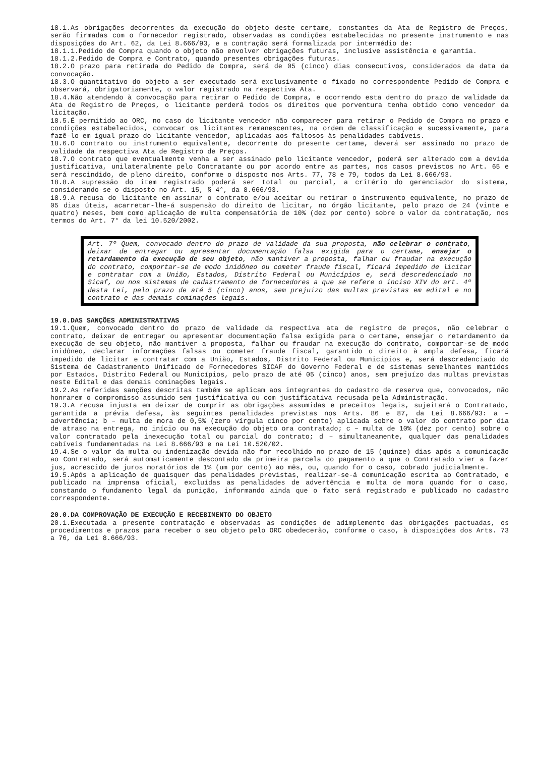18.1.As obrigações decorrentes da execução do objeto deste certame, constantes da Ata de Registro de Preços, serão firmadas com o fornecedor registrado, observadas as condições estabelecidas no presente instrumento e nas disposições do Art. 62, da Lei 8.666/93, e a contração será formalizada por intermédio de:
18.1.1.Pedido de Compra quando o objeto não envolver obrigações futuras, inclusive assistência e garantia.
18.1.2.Pedido de Compra e Contrato, quando presentes obrigações futuras.
18.2.O prazo para retirada do Pedido de Compra, será de 05 (cinco) dias consecutivos, considerados da data da convocação.
18.3.O quantitativo do objeto a ser executado será exclusivamente o fixado no correspondente Pedido de Compra e observará, obrigatoriamente, o valor registrado na respectiva Ata.
18.4.Não atendendo à convocação para retirar o Pedido de Compra, e ocorrendo esta dentro do prazo de validade da Ata de Registro de Preços, o licitante perderá todos os direitos que porventura tenha obtido como vencedor da licitação.
18.5.É permitido ao ORC, no caso do licitante vencedor não comparecer para retirar o Pedido de Compra no prazo e condições estabelecidos, convocar os licitantes remanescentes, na ordem de classificação e sucessivamente, para fazê-lo em igual prazo do licitante vencedor, aplicadas aos faltosos às penalidades cabíveis.
18.6.O contrato ou instrumento equivalente, decorrente do presente certame, deverá ser assinado no prazo de validade da respectiva Ata de Registro de Preços.
18.7.O contrato que eventualmente venha a ser assinado pelo licitante vencedor, poderá ser alterado com a devida justificativa, unilateralmente pelo Contratante ou por acordo entre as partes, nos casos previstos no Art. 65 e será rescindido, de pleno direito, conforme o disposto nos Arts. 77, 78 e 79, todos da Lei 8.666/93.
18.8.A supressão do item registrado poderá ser total ou parcial, a critério do gerenciador do sistema, considerando-se o disposto no Art. 15, § 4°, da 8.666/93.
18.9.A recusa do licitante em assinar o contrato e/ou aceitar ou retirar o instrumento equivalente, no prazo de 05 dias úteis, acarretar-lhe-á suspensão do direito de licitar, no órgão licitante, pelo prazo de 24 (vinte e quatro) meses, bem como aplicação de multa compensatória de 10% (dez por cento) sobre o valor da contratação, nos termos do Art. 7° da lei 10.520/2002.
Art. 7º Quem, convocado dentro do prazo de validade da sua proposta, não celebrar o contrato, deixar de entregar ou apresentar documentação falsa exigida para o certame, ensejar o retardamento da execução de seu objeto, não mantiver a proposta, falhar ou fraudar na execução do contrato, comportar-se de modo inidôneo ou cometer fraude fiscal, ficará impedido de licitar e contratar com a União, Estados, Distrito Federal ou Municípios e, será descredenciado no Sicaf, ou nos sistemas de cadastramento de fornecedores a que se refere o inciso XIV do art. 4º desta Lei, pelo prazo de até 5 (cinco) anos, sem prejuízo das multas previstas em edital e no contrato e das demais cominações legais.
19.0.DAS SANÇÕES ADMINISTRATIVAS
19.1.Quem, convocado dentro do prazo de validade da respectiva ata de registro de preços, não celebrar o contrato, deixar de entregar ou apresentar documentação falsa exigida para o certame, ensejar o retardamento da execução de seu objeto, não mantiver a proposta, falhar ou fraudar na execução do contrato, comportar-se de modo inidôneo, declarar informações falsas ou cometer fraude fiscal, garantido o direito à ampla defesa, ficará impedido de licitar e contratar com a União, Estados, Distrito Federal ou Municípios e, será descredenciado do Sistema de Cadastramento Unificado de Fornecedores SICAF do Governo Federal e de sistemas semelhantes mantidos por Estados, Distrito Federal ou Municípios, pelo prazo de até 05 (cinco) anos, sem prejuízo das multas previstas neste Edital e das demais cominações legais.
19.2.As referidas sanções descritas também se aplicam aos integrantes do cadastro de reserva que, convocados, não honrarem o compromisso assumido sem justificativa ou com justificativa recusada pela Administração.
19.3.A recusa injusta em deixar de cumprir as obrigações assumidas e preceitos legais, sujeitará o Contratado, garantida a prévia defesa, às seguintes penalidades previstas nos Arts. 86 e 87, da Lei 8.666/93: a – advertência; b – multa de mora de 0,5% (zero vírgula cinco por cento) aplicada sobre o valor do contrato por dia de atraso na entrega, no início ou na execução do objeto ora contratado; c – multa de 10% (dez por cento) sobre o valor contratado pela inexecução total ou parcial do contrato; d – simultaneamente, qualquer das penalidades cabíveis fundamentadas na Lei 8.666/93 e na Lei 10.520/02.
19.4.Se o valor da multa ou indenização devida não for recolhido no prazo de 15 (quinze) dias após a comunicação ao Contratado, será automaticamente descontado da primeira parcela do pagamento a que o Contratado vier a fazer jus, acrescido de juros moratórios de 1% (um por cento) ao mês, ou, quando for o caso, cobrado judicialmente.
19.5.Após a aplicação de quaisquer das penalidades previstas, realizar-se-á comunicação escrita ao Contratado, e publicado na imprensa oficial, excluídas as penalidades de advertência e multa de mora quando for o caso, constando o fundamento legal da punição, informando ainda que o fato será registrado e publicado no cadastro correspondente.
20.0.DA COMPROVAÇÃO DE EXECUÇÃO E RECEBIMENTO DO OBJETO
20.1.Executada a presente contratação e observadas as condições de adimplemento das obrigações pactuadas, os procedimentos e prazos para receber o seu objeto pelo ORC obedecerão, conforme o caso, à disposições dos Arts. 73 a 76, da Lei 8.666/93.